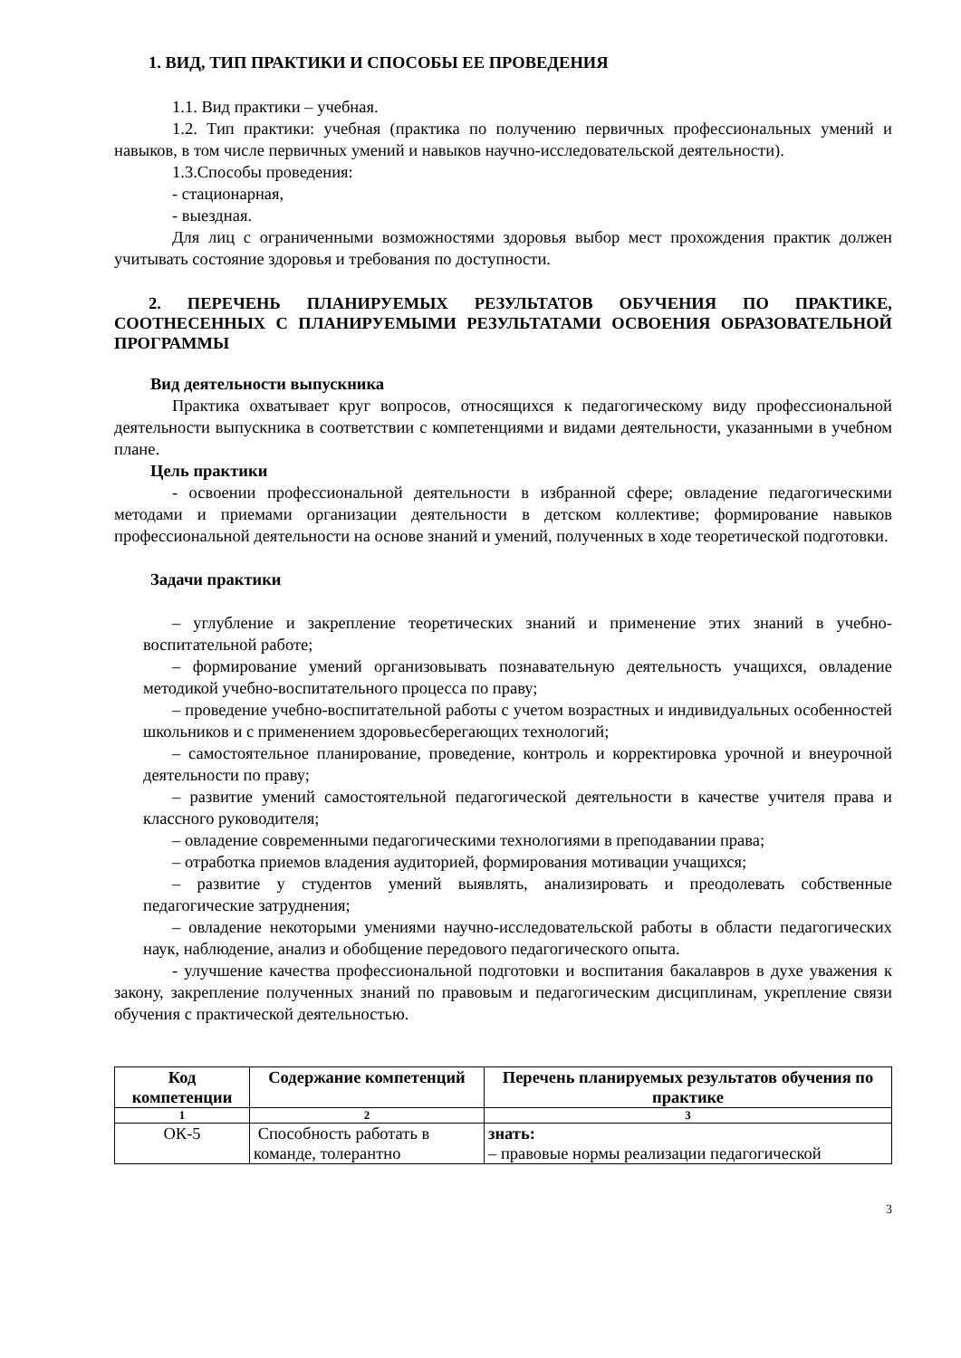1. ВИД, ТИП ПРАКТИКИ И СПОСОБЫ ЕЕ ПРОВЕДЕНИЯ
1.1. Вид практики – учебная.
1.2. Тип практики: учебная (практика по получению первичных профессиональных умений и навыков, в том числе первичных умений и навыков научно-исследовательской деятельности).
1.3.Способы проведения:
- стационарная,
- выездная.
Для лиц с ограниченными возможностями здоровья выбор мест прохождения практик должен учитывать состояние здоровья и требования по доступности.
2. ПЕРЕЧЕНЬ ПЛАНИРУЕМЫХ РЕЗУЛЬТАТОВ ОБУЧЕНИЯ ПО ПРАКТИКЕ, СООТНЕСЕННЫХ С ПЛАНИРУЕМЫМИ РЕЗУЛЬТАТАМИ ОСВОЕНИЯ ОБРАЗОВАТЕЛЬНОЙ ПРОГРАММЫ
Вид деятельности выпускника
Практика охватывает круг вопросов, относящихся к педагогическому виду профессиональной деятельности выпускника в соответствии с компетенциями и видами деятельности, указанными в учебном плане.
Цель практики
- освоении профессиональной деятельности в избранной сфере; овладение педагогическими методами и приемами организации деятельности в детском коллективе; формирование навыков профессиональной деятельности на основе знаний и умений, полученных в ходе теоретической подготовки.
Задачи практики
– углубление и закрепление теоретических знаний и применение этих знаний в учебно-воспитательной работе;
– формирование умений организовывать познавательную деятельность учащихся, овладение методикой учебно-воспитательного процесса по праву;
– проведение учебно-воспитательной работы с учетом возрастных и индивидуальных особенностей школьников и с применением здоровьесберегающих технологий;
– самостоятельное планирование, проведение, контроль и корректировка урочной и внеурочной деятельности по праву;
– развитие умений самостоятельной педагогической деятельности в качестве учителя права и классного руководителя;
– овладение современными педагогическими технологиями в преподавании права;
– отработка приемов владения аудиторией, формирования мотивации учащихся;
– развитие у студентов умений выявлять, анализировать и преодолевать собственные педагогические затруднения;
– овладение некоторыми умениями научно-исследовательской работы в области педагогических наук, наблюдение, анализ и обобщение передового педагогического опыта.
- улучшение качества профессиональной подготовки и воспитания бакалавров в духе уважения к закону, закрепление полученных знаний по правовым и педагогическим дисциплинам, укрепление связи обучения с практической деятельностью.
| Код компетенции | Содержание компетенций | Перечень планируемых результатов обучения по практике |
| --- | --- | --- |
| 1 | 2 | 3 |
| ОК-5 | Способность работать в команде, толерантно | знать: – правовые нормы реализации педагогической |
3